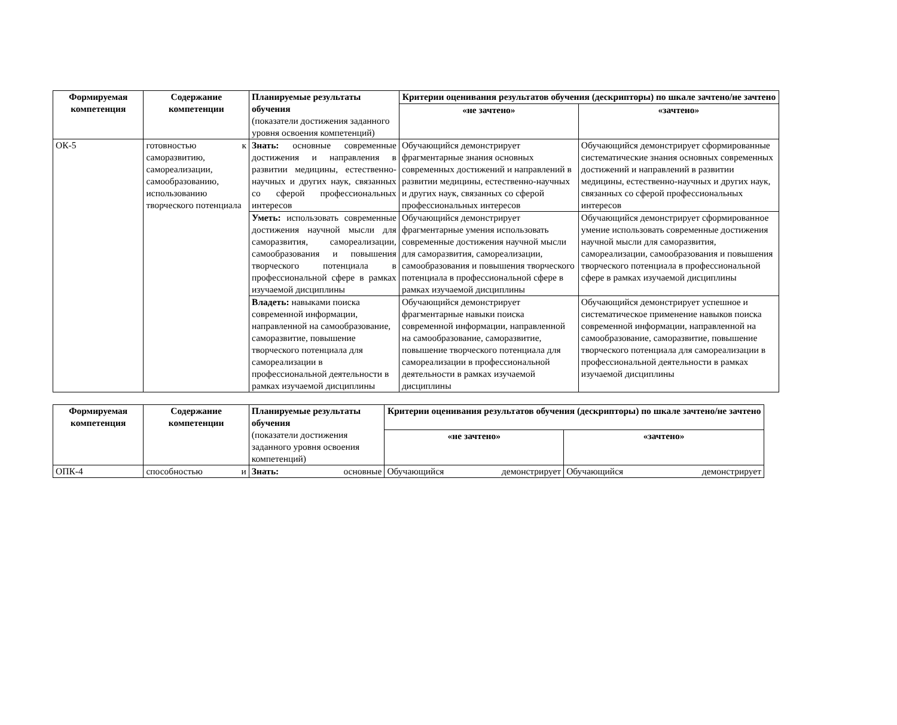| Формируемая компетенция | Содержание компетенции | Планируемые результаты обучения (показатели достижения заданного уровня освоения компетенций) | Критерии оценивания результатов обучения (дескрипторы) по шкале зачтено/не зачтено | |
| | | | «не зачтено» | «зачтено» |
| ОК-5 | готовностью к саморазвитию, самореализации, самообразованию, использованию творческого потенциала | Знать: основные современные достижения и направления в развитии медицины, естественно-научных и других наук, связанных со сферой профессиональных интересов | Обучающийся демонстрирует фрагментарные знания основных современных достижений и направлений в развитии медицины, естественно-научных и других наук, связанных со сферой профессиональных интересов | Обучающийся демонстрирует сформированные систематические знания основных современных достижений и направлений в развитии медицины, естественно-научных и других наук, связанных со сферой профессиональных интересов |
| | | Уметь: использовать современные достижения научной мысли для саморазвития, самореализации, самообразования и повышения творческого потенциала в профессиональной сфере в рамках изучаемой дисциплины | Обучающийся демонстрирует фрагментарные умения использовать современные достижения научной мысли для саморазвития, самореализации, самообразования и повышения творческого потенциала в профессиональной сфере в рамках изучаемой дисциплины | Обучающийся демонстрирует сформированное умение использовать современные достижения научной мысли для саморазвития, самореализации, самообразования и повышения творческого потенциала в профессиональной сфере в рамках изучаемой дисциплины |
| | | Владеть: навыками поиска современной информации, направленной на самообразование, саморазвитие, повышение творческого потенциала для самореализации в профессиональной деятельности в рамках изучаемой дисциплины | Обучающийся демонстрирует фрагментарные навыки поиска современной информации, направленной на самообразование, саморазвитие, повышение творческого потенциала для самореализации в профессиональной деятельности в рамках изучаемой дисциплины | Обучающийся демонстрирует успешное и систематическое применение навыков поиска современной информации, направленной на самообразование, саморазвитие, повышение творческого потенциала для самореализации в профессиональной деятельности в рамках изучаемой дисциплины |
| Формируемая компетенция | Содержание компетенции | Планируемые результаты обучения (показатели достижения заданного уровня освоения компетенций) | Критерии оценивания результатов обучения (дескрипторы) по шкале зачтено/не зачтено | |
| | | | «не зачтено» | «зачтено» |
| ОПК-4 | способностью и | Знать: основные | Обучающийся демонстрирует | Обучающийся демонстрирует |